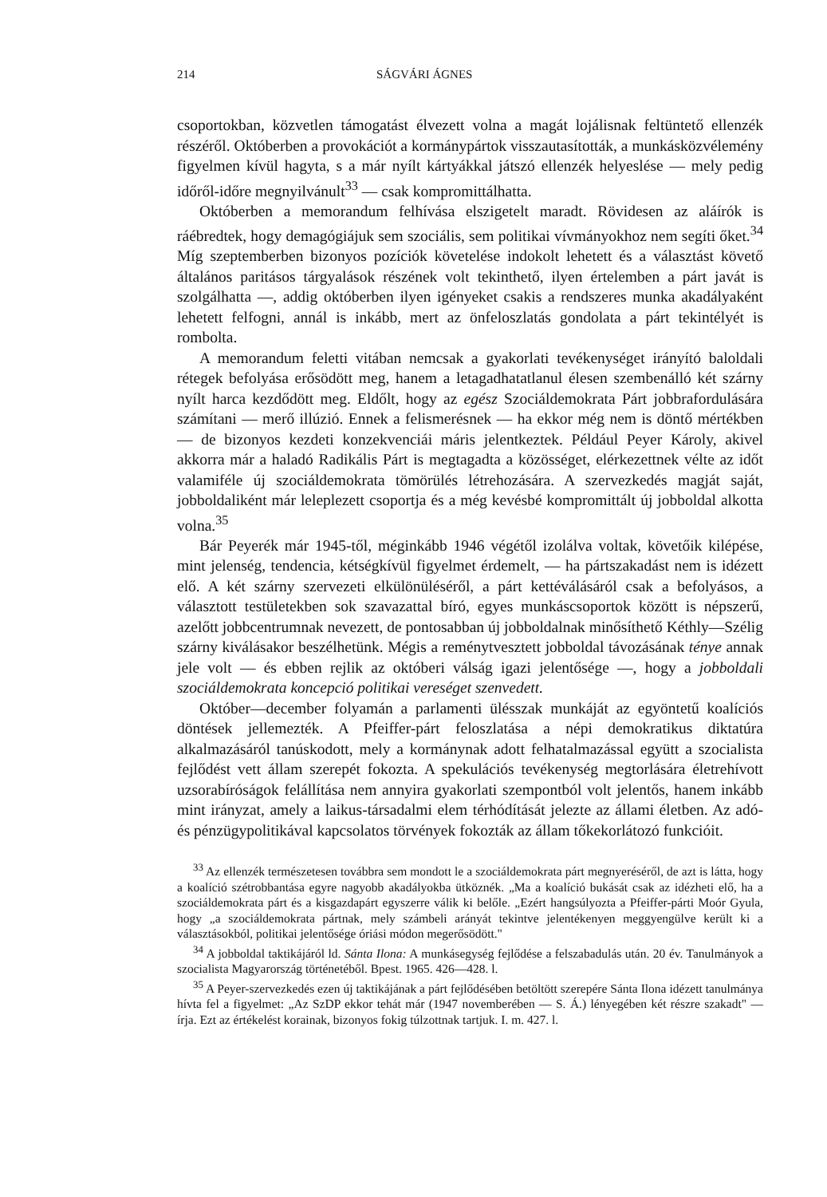214 SÁGVÁRI ÁGNES
csoportokban, közvetlen támogatást élvezett volna a magát lojálisnak feltüntető ellenzék részéről. Októberben a provokációt a kormánypártok visszautasították, a munkásközvélemény figyelmen kívül hagyta, s a már nyílt kártyákkal játszó ellenzék helyeslése — mely pedig időről-időre megnyilvánult<sup>33</sup> — csak kompromittálhatta.
Októberben a memorandum felhívása elszigetelt maradt. Rövidesen az aláírók is ráébredtek, hogy demagógiájuk sem szociális, sem politikai vívmányokhoz nem segíti őket.<sup>34</sup> Míg szeptemberben bizonyos pozíciók követelése indokolt lehetett és a választást követő általános paritásos tárgyalások részének volt tekinthető, ilyen értelemben a párt javát is szolgálhatta —, addig októberben ilyen igényeket csakis a rendszeres munka akadályaként lehetett felfogni, annál is inkább, mert az önfeloszlatás gondolata a párt tekintélyét is rombolta.
A memorandum feletti vitában nemcsak a gyakorlati tevékenységet irányító baloldali rétegek befolyása erősödött meg, hanem a letagadhatatlanul élesen szembenálló két szárny nyílt harca kezdődött meg. Eldőlt, hogy az egész Szociáldemokrata Párt jobbrafordulására számítani — merő illúzió. Ennek a felismerésnek — ha ekkor még nem is döntő mértékben — de bizonyos kezdeti konzekvenciái máris jelentkeztek. Például Peyer Károly, akivel akkorra már a haladó Radikális Párt is megtagadta a közösséget, elérkezettnek vélte az időt valamiféle új szociáldemokrata tömörülés létrehozására. A szervezkedés magját saját, jobboldaliként már leleplezett csoportja és a még kevésbé kompromittált új jobboldal alkotta volna.<sup>35</sup>
Bár Peyerék már 1945-től, méginkább 1946 végétől izolálva voltak, követőik kilépése, mint jelenség, tendencia, kétségkívül figyelmet érdemelt, — ha pártszakadást nem is idézett elő. A két szárny szervezeti elkülönüléséről, a párt kettéválásáról csak a befolyásos, a választott testületekben sok szavazattal bíró, egyes munkáscsoportok között is népszerű, azelőtt jobbcentrumnak nevezett, de pontosabban új jobboldalnak minősíthető Kéthly—Szélig szárny kiválásakor beszélhetünk. Mégis a reménytvesztett jobboldal távozásának ténye annak jele volt — és ebben rejlik az októberi válság igazi jelentősége —, hogy a jobboldali szociáldemokrata koncepció politikai vereséget szenvedett.
Október—december folyamán a parlamenti ülésszak munkáját az egyöntetű koalíciós döntések jellemezték. A Pfeiffer-párt feloszlatása a népi demokratikus diktatúra alkalmazásáról tanúskodott, mely a kormánynak adott felhatalmazással együtt a szocialista fejlődést vett állam szerepét fokozta. A spekulációs tevékenység megtorlására életrehívott uzsorabíróságok felállítása nem annyira gyakorlati szempontból volt jelentős, hanem inkább mint irányzat, amely a laikus-társadalmi elem térhódítását jelezte az állami életben. Az adó- és pénzügypolitikával kapcsolatos törvények fokozták az állam tőkekorlátozó funkcióit.
<sup>33</sup> Az ellenzék természetesen továbbra sem mondott le a szociáldemokrata párt megnyeréséről, de azt is látta, hogy a koalíció szétrobbantása egyre nagyobb akadályokba ütköznék. „Ma a koalíció bukását csak az idézheti elő, ha a szociáldemokrata párt és a kisgazdapárt egyszerre válik ki belőle. „Ezért hangsúlyozta a Pfeiffer-párti Moór Gyula, hogy „a szociáldemokrata pártnak, mely számbeli arányát tekintve jelentékenyen meggyengülve került ki a választásokból, politikai jelentősége óriási módon megerősödött."
<sup>34</sup> A jobboldal taktikájáról ld. Sánta Ilona: A munkásegység fejlődése a felszabadulás után. 20 év. Tanulmányok a szocialista Magyarország történetéből. Bpest. 1965. 426—428. l.
<sup>35</sup> A Peyer-szervezkedés ezen új taktikájának a párt fejlődésében betöltött szerepére Sánta Ilona idézett tanulmánya hívta fel a figyelmet: „Az SzDP ekkor tehát már (1947 novemberében — S. Á.) lényegében két részre szakadt" — írja. Ezt az értékelést korainak, bizonyos fokig túlzottnak tartjuk. I. m. 427. l.